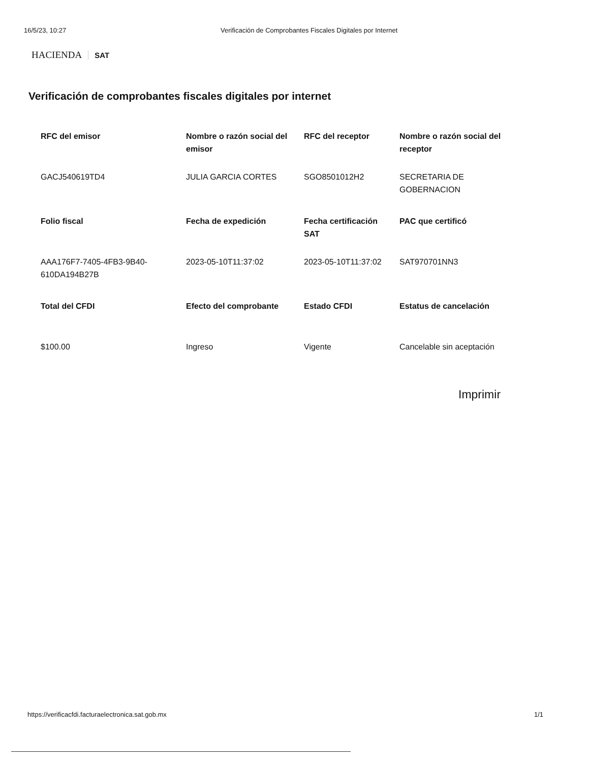16/5/23, 10:27 Verificación de Comprobantes Fiscales Digitales por Internet
HACIENDA SAT
Verificación de comprobantes fiscales digitales por internet
| RFC del emisor | Nombre o razón social del emisor | RFC del receptor | Nombre o razón social del receptor |
| --- | --- | --- | --- |
| GACJ540619TD4 | JULIA GARCIA CORTES | SGO8501012H2 | SECRETARIA DE GOBERNACION |
| Folio fiscal | Fecha de expedición | Fecha certificación SAT | PAC que certificó |
| AAA176F7-7405-4FB3-9B40-610DA194B27B | 2023-05-10T11:37:02 | 2023-05-10T11:37:02 | SAT970701NN3 |
| Total del CFDI | Efecto del comprobante | Estado CFDI | Estatus de cancelación |
| $100.00 | Ingreso | Vigente | Cancelable sin aceptación |
Imprimir
https://verificacfdi.facturaelectronica.sat.gob.mx 1/1